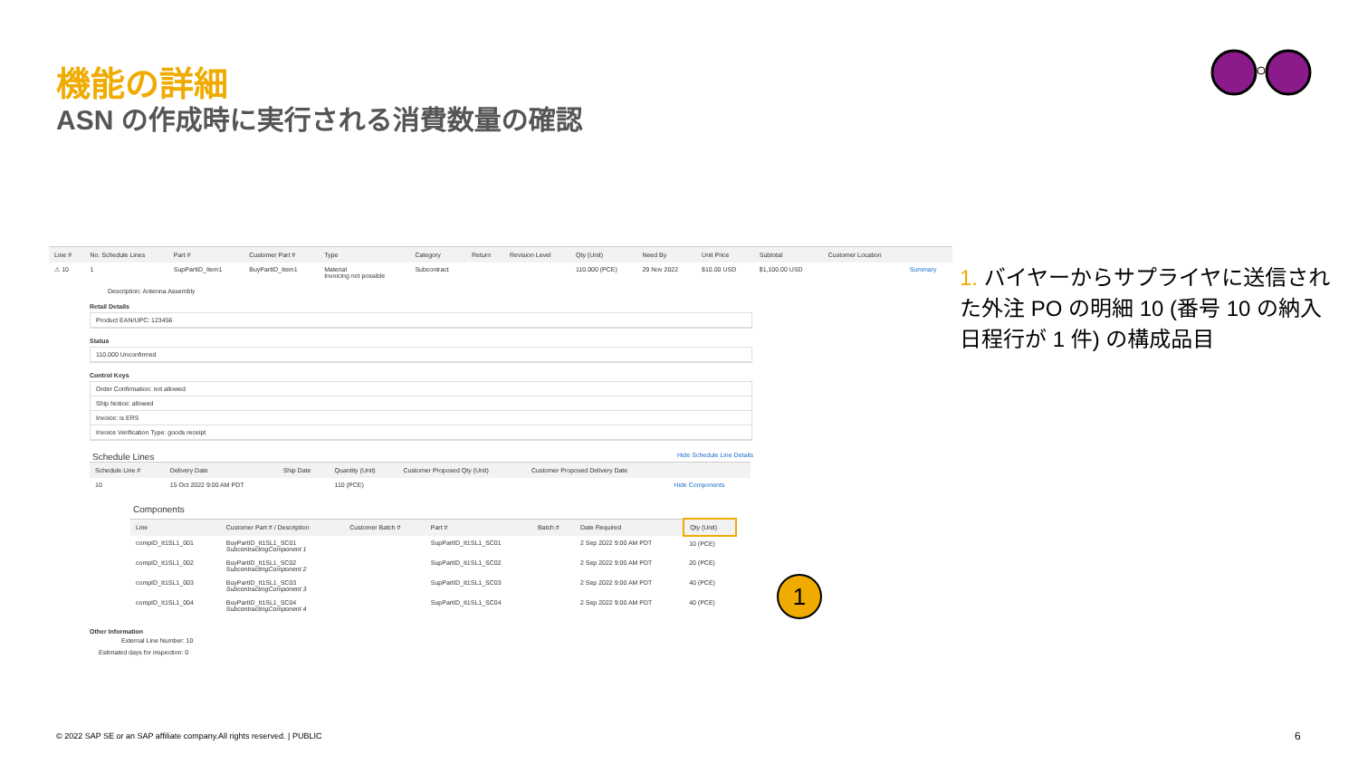機能の詳細
ASN の作成時に実行される消費数量の確認
| Line # | No. Schedule Lines | Part # | Customer Part # | Type | Category | Return | Revision Level | Qty (Unit) | Need By | Unit Price | Subtotal | Customer Location | |
| --- | --- | --- | --- | --- | --- | --- | --- | --- | --- | --- | --- | --- | --- |
| ⚠ 10 | 1 | SupPartID_Item1 | BuyPartID_Item1 | Material Invoicing not possible | Subcontract | | | 110.000 (PCE) | 29 Nov 2022 | $10.00 USD | $1,100.00 USD | | Summary |
Description: Antenna Assembly
Retail Details
Product EAN/UPC: 123456
Status
110.000 Unconfirmed
Control Keys
Order Confirmation: not allowed
Ship Notice: allowed
Invoice: is ERS
Invoice Verification Type: goods receipt
Schedule Lines Hide Schedule Line Details
| Schedule Line # | Delivery Date | Ship Date | Quantity (Unit) | Customer Proposed Qty (Unit) | Customer Proposed Delivery Date | |
| --- | --- | --- | --- | --- | --- | --- |
| 10 | 15 Oct 2022 9:00 AM PDT | | 110 (PCE) | | | Hide Components |
Components
| Line | Customer Part # / Description | Customer Batch # | Part # | Batch # | Date Required | Qty (Unit) |
| --- | --- | --- | --- | --- | --- | --- |
| compID_It1SL1_001 | BuyPartID_It1SL1_SC01 SubcontractingComponent 1 | | SupPartID_It1SL1_SC01 | | 2 Sep 2022 9:00 AM PDT | 10 (PCE) |
| compID_It1SL1_002 | BuyPartID_It1SL1_SC02 SubcontractingComponent 2 | | SupPartID_It1SL1_SC02 | | 2 Sep 2022 9:00 AM PDT | 20 (PCE) |
| compID_It1SL1_003 | BuyPartID_It1SL1_SC03 SubcontractingComponent 3 | | SupPartID_It1SL1_SC03 | | 2 Sep 2022 9:00 AM PDT | 40 (PCE) |
| compID_It1SL1_004 | BuyPartID_It1SL1_SC04 SubcontractingComponent 4 | | SupPartID_It1SL1_SC04 | | 2 Sep 2022 9:00 AM PDT | 40 (PCE) |
Other Information
External Line Number: 10
Estimated days for inspection: 0
1
1. バイヤーからサプライヤに送信された外注 PO の明細 10 (番号 10 の納入日程行が 1 件) の構成品目
© 2022 SAP SE or an SAP affiliate company.All rights reserved. | PUBLIC
6